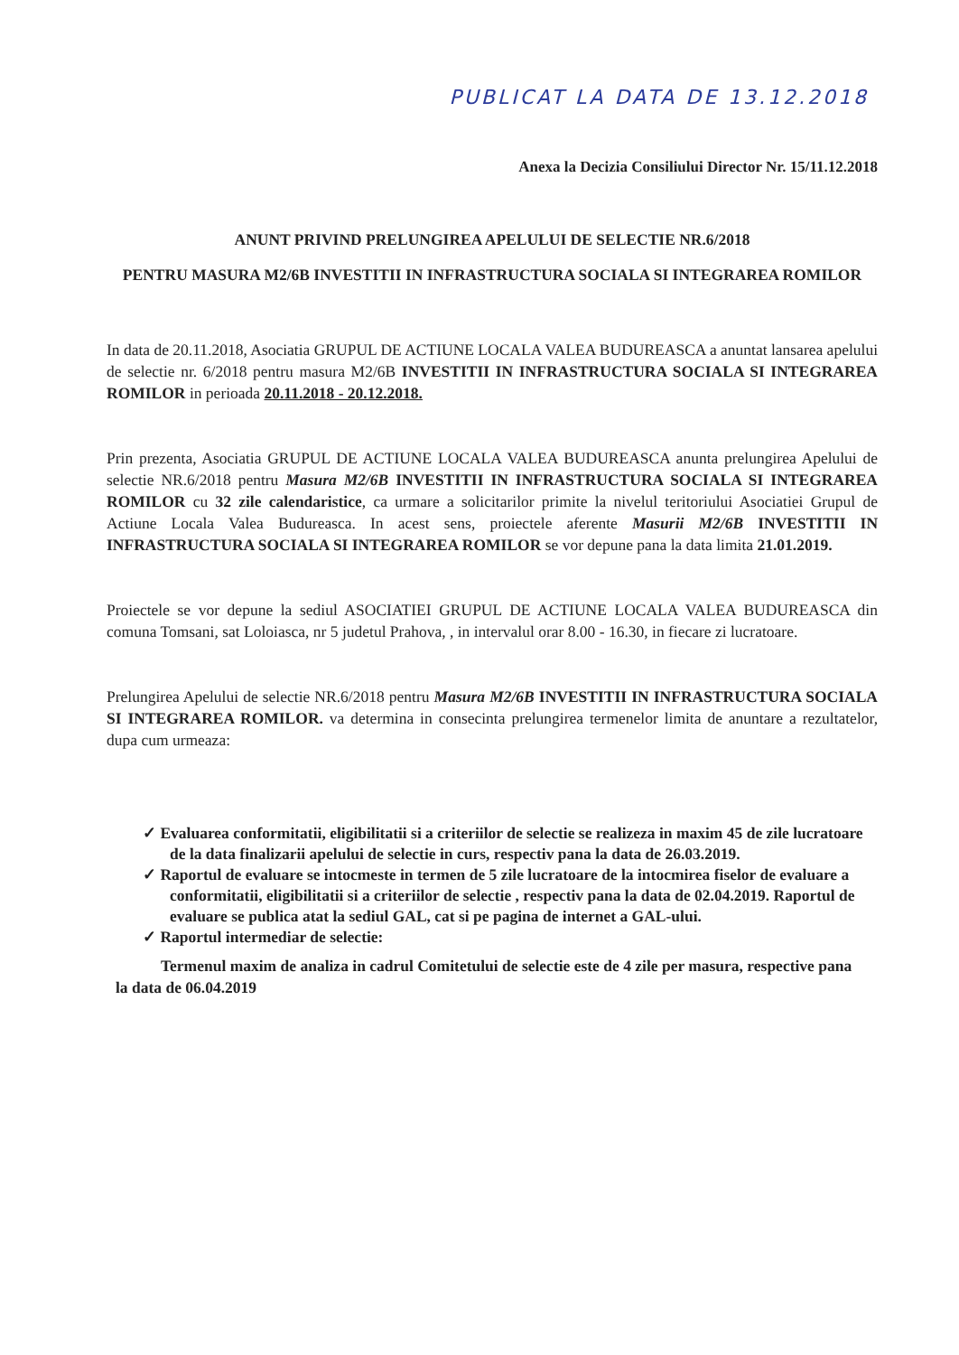PUBLICAT LA DATA DE 13.12.2018
Anexa la Decizia Consiliului Director Nr. 15/11.12.2018
ANUNT PRIVIND PRELUNGIREA APELULUI DE SELECTIE NR.6/2018
PENTRU MASURA M2/6B INVESTITII IN INFRASTRUCTURA SOCIALA SI INTEGRAREA ROMILOR
In data de 20.11.2018, Asociatia GRUPUL DE ACTIUNE LOCALA VALEA BUDUREASCA a anuntat lansarea apelului de selectie nr. 6/2018 pentru masura M2/6B INVESTITII IN INFRASTRUCTURA SOCIALA SI INTEGRAREA ROMILOR in perioada 20.11.2018 - 20.12.2018.
Prin prezenta, Asociatia GRUPUL DE ACTIUNE LOCALA VALEA BUDUREASCA anunta prelungirea Apelului de selectie NR.6/2018 pentru Masura M2/6B INVESTITII IN INFRASTRUCTURA SOCIALA SI INTEGRAREA ROMILOR cu 32 zile calendaristice, ca urmare a solicitarilor primite la nivelul teritoriului Asociatiei Grupul de Actiune Locala Valea Budureasca. In acest sens, proiectele aferente Masurii M2/6B INVESTITII IN INFRASTRUCTURA SOCIALA SI INTEGRAREA ROMILOR se vor depune pana la data limita 21.01.2019.
Proiectele se vor depune la sediul ASOCIATIEI GRUPUL DE ACTIUNE LOCALA VALEA BUDUREASCA din comuna Tomsani, sat Loloiasca, nr 5 judetul Prahova, , in intervalul orar 8.00 - 16.30, in fiecare zi lucratoare.
Prelungirea Apelului de selectie NR.6/2018 pentru Masura M2/6B INVESTITII IN INFRASTRUCTURA SOCIALA SI INTEGRAREA ROMILOR. va determina in consecinta prelungirea termenelor limita de anuntare a rezultatelor, dupa cum urmeaza:
✓ Evaluarea conformitatii, eligibilitatii si a criteriilor de selectie se realizeza in maxim 45 de zile lucratoare de la data finalizarii apelului de selectie in curs, respectiv pana la data de 26.03.2019.
✓ Raportul de evaluare se intocmeste in termen de 5 zile lucratoare de la intocmirea fiselor de evaluare a conformitatii, eligibilitatii si a criteriilor de selectie , respectiv pana la data de 02.04.2019. Raportul de evaluare se publica atat la sediul GAL, cat si pe pagina de internet a GAL-ului.
✓ Raportul intermediar de selectie:
Termenul maxim de analiza in cadrul Comitetului de selectie este de 4 zile per masura, respective pana la data de 06.04.2019